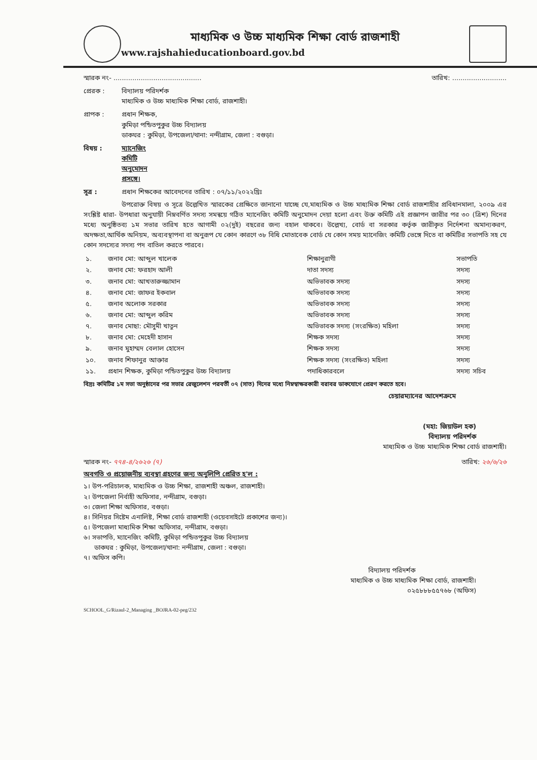মাধ্যমিক ও উচ্চ মাধ্যমিক শিক্ষা বোর্ড রাজশাহী
www.rajshahieducationboard.gov.bd
স্মারক নং- .......................................... তারিখ: ..........................
প্রেরক : বিদ্যালয় পরিদর্শক
মাধ্যমিক ও উচ্চ মাধ্যমিক শিক্ষা বোর্ড, রাজশাহী।
প্রাপক : প্রধান শিক্ষক,
কুমিড়া পন্ডিতপুকুর উচ্চ বিদ্যালয়
ডাকঘর : কুমিড়া, উপজেলা/থানা: নন্দীগ্রাম, জেলা : বগুড়া।
বিষয় : ম্যানেজিং কমিটি অনুমোদন প্রসঙ্গে।
সূত্র : প্রধান শিক্ষকের আবেদনের তারিখ : ০৭/১১/২০২২খ্রিঃ
উপরোক্ত বিষয় ও সূত্রে উল্লেখিত স্মারকের প্রেক্ষিতে জানানো যাচ্ছে যে,মাধ্যমিক ও উচ্চ মাধ্যমিক শিক্ষা বোর্ড রাজশাহীর প্রবিধানমালা, ২০০৯ এর সংশ্লিষ্ট ধারা- উপধারা অনুযায়ী নিম্নবর্ণিত সদস্য সমন্বয়ে গঠিত ম্যানেজিং কমিটি অনুমোদন দেয়া হলো এবং উক্ত কমিটি এই প্রজ্ঞাপন জারীর পর ৩০ (ত্রিশ) দিনের মধ্যে অনুষ্ঠিতব্য ১ম সভার তারিখ হতে আগামী ০২(দুই) বছরের জন্য বহাল থাকবে। উল্লেখ্য, বোর্ড বা সরকার কর্তৃক জারীকৃত নির্দেশনা অমান্যকরণ, অদক্ষতা,আর্থিক অনিয়ম, অব্যবস্থাপনা বা অনুরূপ যে কোন কারণে ৩৮ বিধি মোতাবেক বোর্ড যে কোন সময় ম্যানেজিং কমিটি ভেঙ্গে দিতে বা কমিটির সভাপতি সহ যে কোন সদস্যের সদস্য পদ বাতিল করতে পারবে।
| ১. | জনাব মো: আব্দুল খালেক | শিক্ষানুরাগী | সভাপতি |
| ২. | জনাব মো: ফরহাদ আলী | দাতা সদস্য | সদস্য |
| ৩. | জনাব মো: আখতারুজ্জামান | অভিভাবক সদস্য | সদস্য |
| ৪. | জনাব মো: জাফর ইকবাল | অভিভাবক সদস্য | সদস্য |
| ৫. | জনাব অলোক সরকার | অভিভাবক সদস্য | সদস্য |
| ৬. | জনাব মো: আব্দুল করিম | অভিভাবক সদস্য | সদস্য |
| ৭. | জনাব মোছা: মৌসুমী খাতুন | অভিভাবক সদস্য (সংরক্ষিত) মহিলা | সদস্য |
| ৮. | জনাব মো: মেহেদী হাসান | শিক্ষক সদস্য | সদস্য |
| ৯. | জনাব মুহাম্মদ বেলাল হোসেন | শিক্ষক সদস্য | সদস্য |
| ১০. | জনাব শিফানুর আক্তার | শিক্ষক সদস্য (সংরক্ষিত) মহিলা | সদস্য |
| ১১. | প্রধান শিক্ষক, কুমিড়া পন্ডিতপুকুর উচ্চ বিদ্যালয় | পদাধিকারবলে | সদস্য সচিব |
বিদ্রঃ কমিটির ১ম সভা অনুষ্ঠানের পর সভার রেজুলেশন পরবর্তী ০৭ (সাত) দিনের মধ্যে নিম্নস্বাক্ষরকারী বরাবর ডাকযোগে প্রেরণ করতে হবে।
চেয়ারম্যানের আদেশক্রমে
(মহা: জিয়াউল হক)
বিদ্যালয় পরিদর্শক
মাধ্যমিক ও উচ্চ মাধ্যমিক শিক্ষা বোর্ড রাজশাহী।
স্মারক নং- ৭৭৪-৪/২৬২৬ (৭) তারিখ: ২৬/৬/২৬
অবগতি ও প্রয়োজনীয় ব্যবস্থা গ্রহণের জন্য অনুলিপি প্রেরিত হ'ল :
১। উপ-পরিচালক, মাধ্যমিক ও উচ্চ শিক্ষা, রাজশাহী অঞ্চল, রাজশাহী।
২। উপজেলা নির্বাহী অফিসার, নন্দীগ্রাম, বগুড়া।
৩। জেলা শিক্ষা অফিসার, বগুড়া।
৪। সিনিয়র সিষ্টেম এনালিষ্ট, শিক্ষা বোর্ড রাজশাহী (ওয়েবসাইটে প্রকাশের জন্য)।
৫। উপজেলা মাধ্যমিক শিক্ষা অফিসার, নন্দীগ্রাম, বগুড়া।
৬। সভাপতি, ম্যানেজিং কমিটি, কুমিড়া পন্ডিতপুকুর উচ্চ বিদ্যালয়
ডাকঘর : কুমিড়া, উপজেলা/থানা: নন্দীগ্রাম, জেলা : বগুড়া।
৭। অফিস কপি।
বিদ্যালয় পরিদর্শক
মাধ্যমিক ও উচ্চ মাধ্যমিক শিক্ষা বোর্ড, রাজশাহী।
০২৫৮৮৮৫৫৭৬৮ (অফিস)
SCHOOL_G/Rizaul-2_Managing _BOJRA-02-peg/232